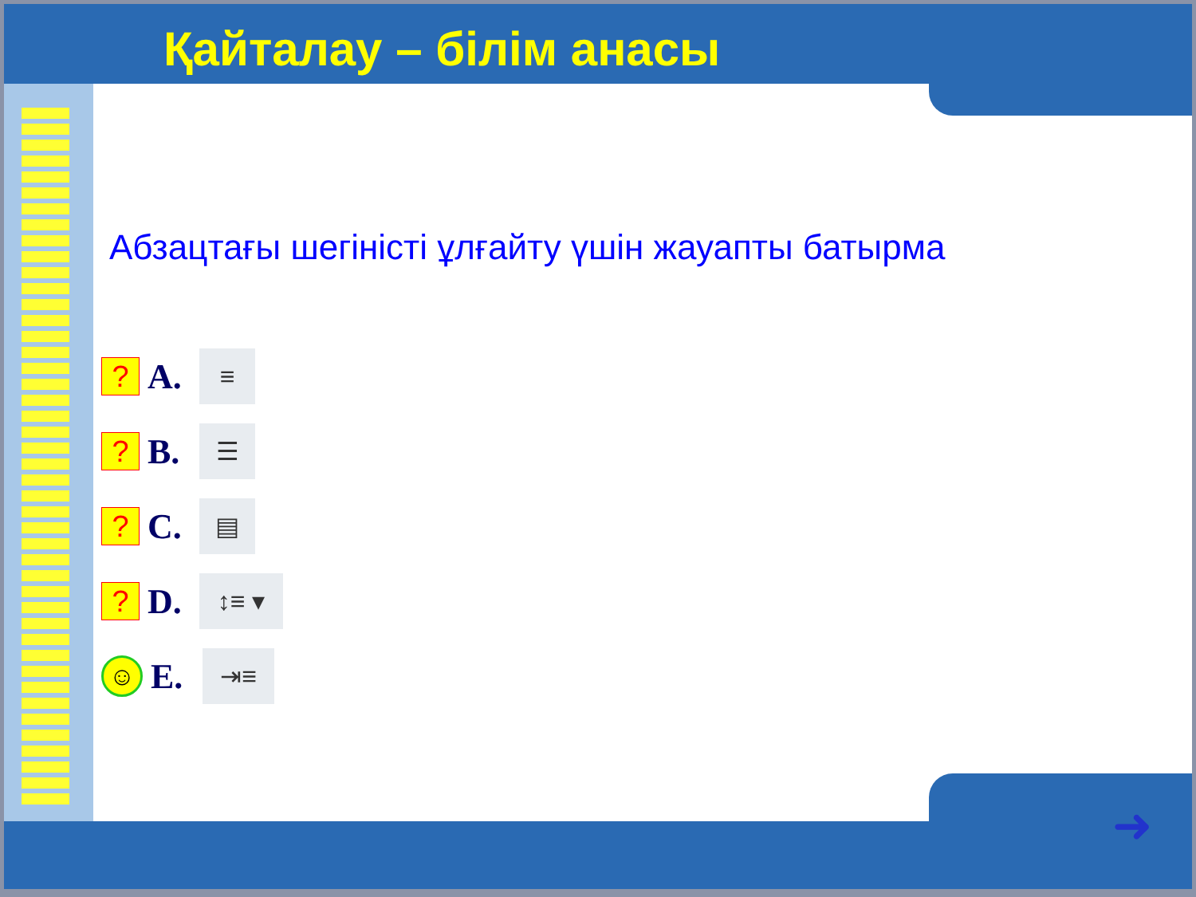Қайталау – білім анасы
Абзацтағы шегіністі ұлғайту үшін жауапты батырма
?
A.
≡
?
B.
☰
?
C.
▤
?
D.
↕≡ ▾
☺
E.
⇥≡
➜